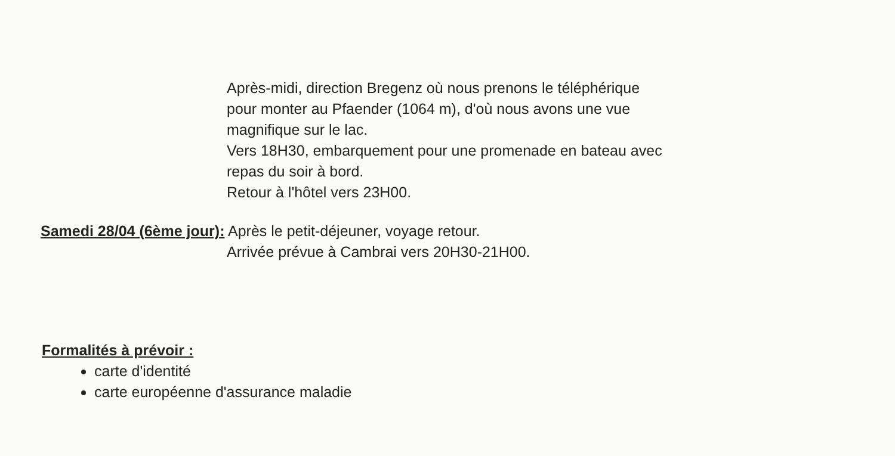Après-midi, direction Bregenz où nous prenons le téléphérique
pour monter au Pfaender (1064 m), d'où nous avons une vue
magnifique sur le lac.
Vers 18H30, embarquement pour une promenade en bateau avec
repas du soir à bord.
Retour à l'hôtel vers 23H00.
Samedi 28/04 (6ème jour): Après le petit-déjeuner, voyage retour.
Arrivée prévue à Cambrai vers 20H30-21H00.
Formalités à prévoir :
carte d'identité
carte européenne d'assurance maladie